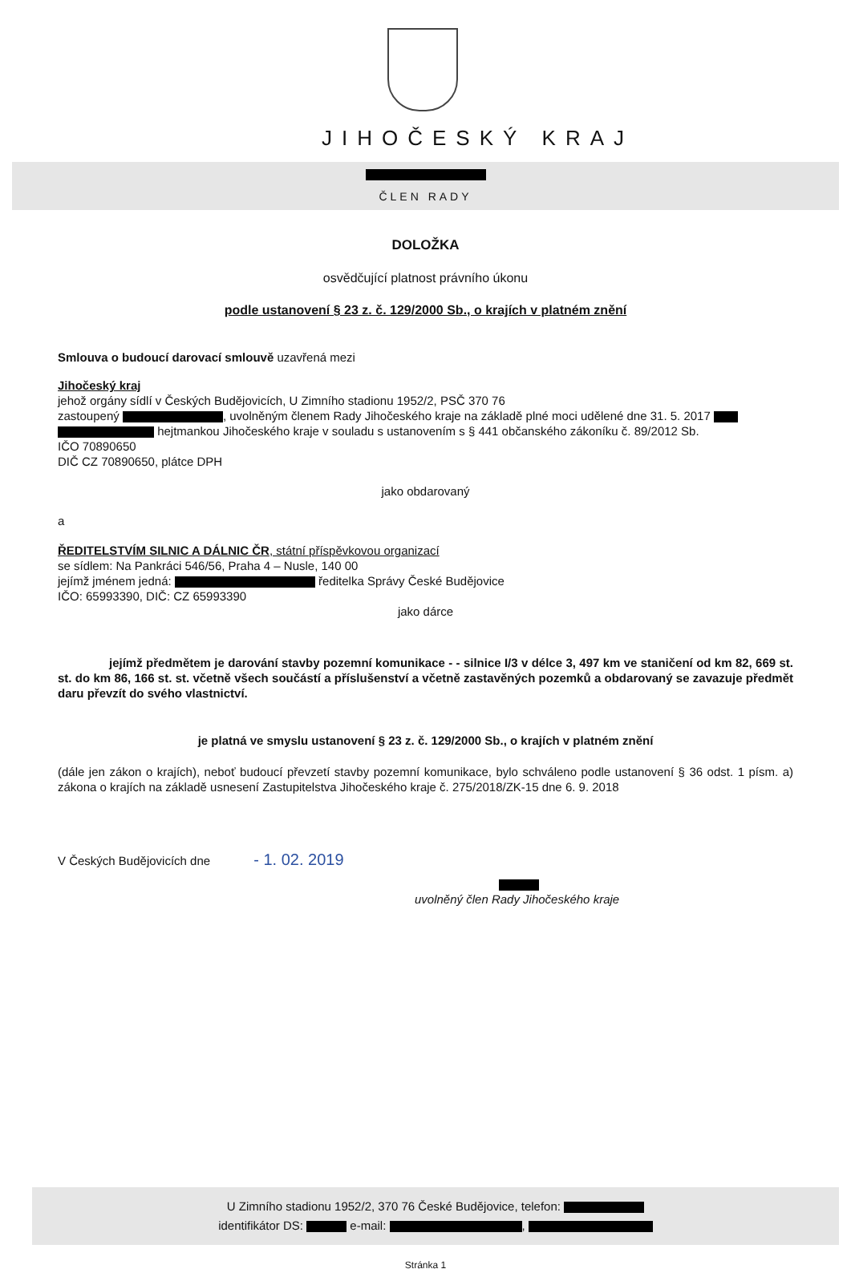JIHOČESKÝ KRAJ
ČLEN RADY
DOLOŽKA
osvědčující platnost právního úkonu
podle ustanovení § 23 z. č. 129/2000 Sb., o krajích v platném znění
Smlouva o budoucí darovací smlouvě uzavřená mezi
Jihočeský kraj
jehož orgány sídlí v Českých Budějovicích, U Zimního stadionu 1952/2, PSČ 370 76
zastoupený , uvolněným členem Rady Jihočeského kraje na základě plné moci udělené dne 31. 5. 2017
hejtmankou Jihočeského kraje v souladu s ustanovením s § 441 občanského zákoníku č. 89/2012 Sb.
IČO 70890650
DIČ CZ 70890650, plátce DPH
jako obdarovaný
a
ŘEDITELSTVÍM SILNIC A DÁLNIC ČR, státní příspěvkovou organizací
se sídlem: Na Pankráci 546/56, Praha 4 – Nusle, 140 00
jejímž jménem jedná: ředitelka Správy České Budějovice
IČO: 65993390, DIČ: CZ 65993390
jako dárce
jejímž předmětem je darování stavby pozemní komunikace - - silnice I/3 v délce 3, 497 km ve staničení od km 82, 669 st. st. do km 86, 166 st. st. včetně všech součástí a příslušenství a včetně zastavěných pozemků a obdarovaný se zavazuje předmět daru převzít do svého vlastnictví.
je platná ve smyslu ustanovení § 23 z. č. 129/2000 Sb., o krajích v platném znění
(dále jen zákon o krajích), neboť budoucí převzetí stavby pozemní komunikace, bylo schváleno podle ustanovení § 36 odst. 1 písm. a) zákona o krajích na základě usnesení Zastupitelstva Jihočeského kraje č. 275/2018/ZK-15 dne 6. 9. 2018
V Českých Budějovicích dne - 1. 02. 2019
uvolněný člen Rady Jihočeského kraje
U Zimního stadionu 1952/2, 370 76 České Budějovice, telefon:
identifikátor DS: e-mail: ,
Stránka 1